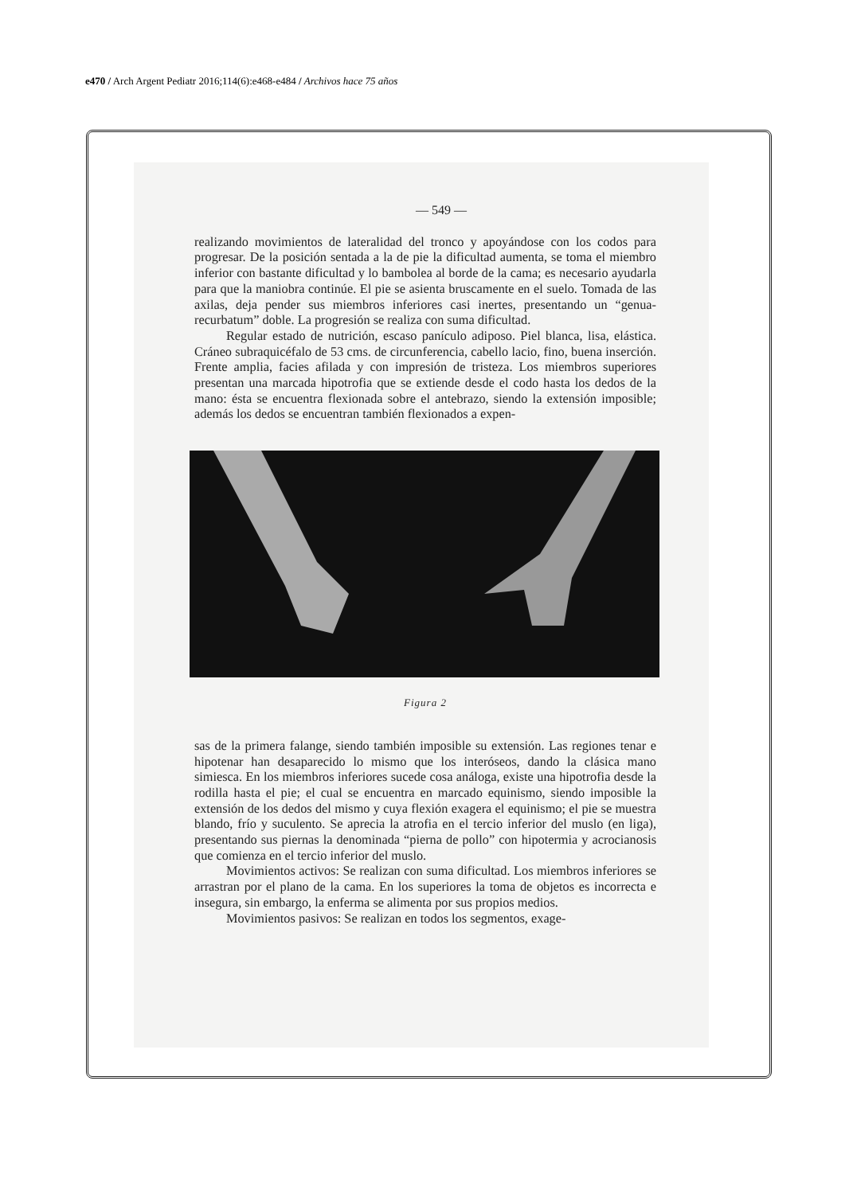e470 / Arch Argent Pediatr 2016;114(6):e468-e484 / Archivos hace 75 años
— 549 —
realizando movimientos de lateralidad del tronco y apoyándose con los codos para progresar. De la posición sentada a la de pie la dificultad aumenta, se toma el miembro inferior con bastante dificultad y lo bambolea al borde de la cama; es necesario ayudarla para que la maniobra continúe. El pie se asienta bruscamente en el suelo. Tomada de las axilas, deja pender sus miembros inferiores casi inertes, presentando un “genua-recurbatum” doble. La progresión se realiza con suma dificultad.
Regular estado de nutrición, escaso panículo adiposo. Piel blanca, lisa, elástica. Cráneo subraquicéfalo de 53 cms. de circunferencia, cabello lacio, fino, buena inserción. Frente amplia, facies afilada y con impresión de tristeza. Los miembros superiores presentan una marcada hipotrofia que se extiende desde el codo hasta los dedos de la mano: ésta se encuentra flexionada sobre el antebrazo, siendo la extensión imposible; además los dedos se encuentran también flexionados a expen-
Figura 2
sas de la primera falange, siendo también imposible su extensión. Las regiones tenar e hipotenar han desaparecido lo mismo que los interóseos, dando la clásica mano simiesca. En los miembros inferiores sucede cosa análoga, existe una hipotrofia desde la rodilla hasta el pie; el cual se encuentra en marcado equinismo, siendo imposible la extensión de los dedos del mismo y cuya flexión exagera el equinismo; el pie se muestra blando, frío y suculento. Se aprecia la atrofia en el tercio inferior del muslo (en liga), presentando sus piernas la denominada “pierna de pollo” con hipotermia y acrocianosis que comienza en el tercio inferior del muslo.
Movimientos activos: Se realizan con suma dificultad. Los miembros inferiores se arrastran por el plano de la cama. En los superiores la toma de objetos es incorrecta e insegura, sin embargo, la enferma se alimenta por sus propios medios.
Movimientos pasivos: Se realizan en todos los segmentos, exage-